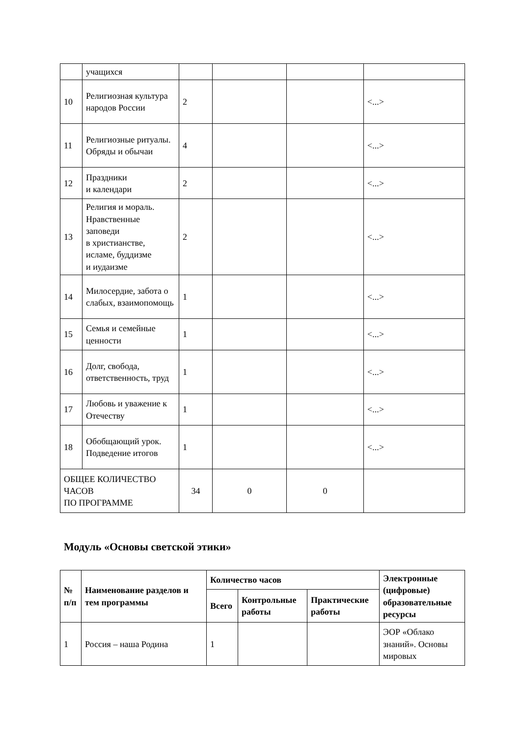| | учащихся | | | | |
| 10 | Религиозная культура народов России | 2 | | | <...> |
| 11 | Религиозные ритуалы. Обряды и обычаи | 4 | | | <...> |
| 12 | Праздники и календари | 2 | | | <...> |
| 13 | Религия и мораль. Нравственные заповеди в христианстве, исламе, буддизме и иудаизме | 2 | | | <...> |
| 14 | Милосердие, забота о слабых, взаимопомощь | 1 | | | <...> |
| 15 | Семья и семейные ценности | 1 | | | <...> |
| 16 | Долг, свобода, ответственность, труд | 1 | | | <...> |
| 17 | Любовь и уважение к Отечеству | 1 | | | <...> |
| 18 | Обобщающий урок. Подведение итогов | 1 | | | <...> |
| ОБЩЕЕ КОЛИЧЕСТВО ЧАСОВ ПО ПРОГРАММЕ | | 34 | 0 | 0 | |
Модуль «Основы светской этики»
| № п/п | Наименование разделов и тем программы | Количество часов | | | Электронные (цифровые) образовательные ресурсы |
| --- | --- | --- | --- | --- | --- |
| | | Всего | Контрольные работы | Практические работы | |
| 1 | Россия – наша Родина | 1 | | | ЭОР «Облако знаний». Основы мировых |